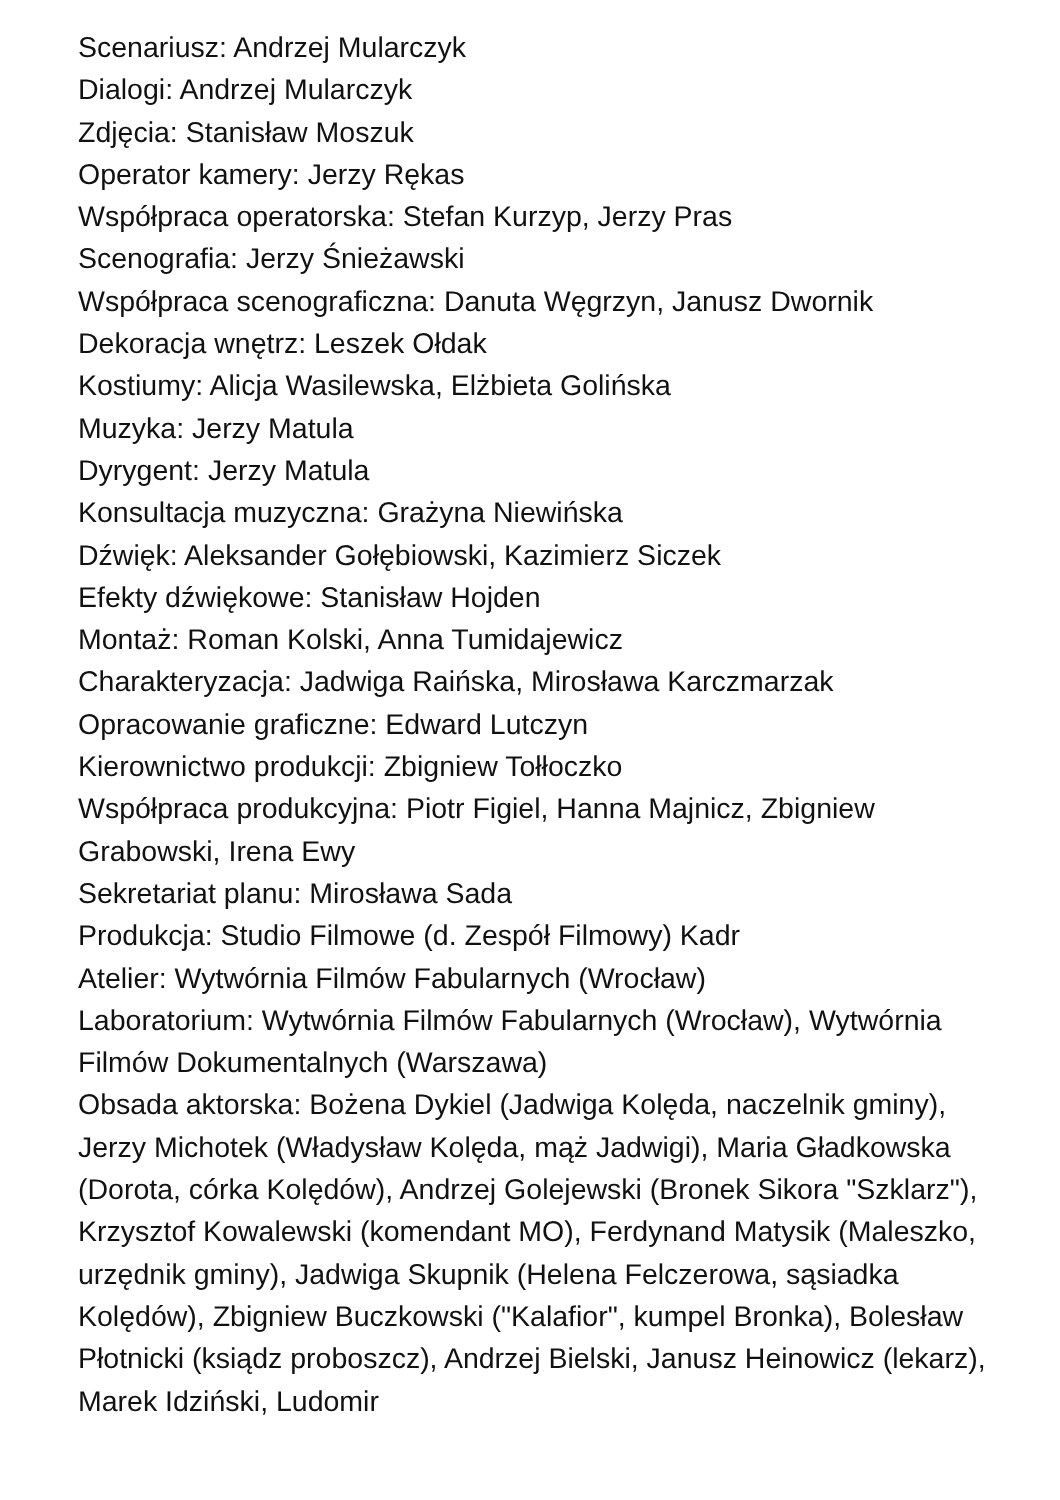Scenariusz: Andrzej Mularczyk
Dialogi: Andrzej Mularczyk
Zdjęcia: Stanisław Moszuk
Operator kamery: Jerzy Rękas
Współpraca operatorska: Stefan Kurzyp, Jerzy Pras
Scenografia: Jerzy Śnieżawski
Współpraca scenograficzna: Danuta Węgrzyn, Janusz Dwornik
Dekoracja wnętrz: Leszek Ołdak
Kostiumy: Alicja Wasilewska, Elżbieta Golińska
Muzyka: Jerzy Matula
Dyrygent: Jerzy Matula
Konsultacja muzyczna: Grażyna Niewińska
Dźwięk: Aleksander Gołębiowski, Kazimierz Siczek
Efekty dźwiękowe: Stanisław Hojden
Montaż: Roman Kolski, Anna Tumidajewicz
Charakteryzacja: Jadwiga Raińska, Mirosława Karczmarzak
Opracowanie graficzne: Edward Lutczyn
Kierownictwo produkcji: Zbigniew Tołłoczko
Współpraca produkcyjna: Piotr Figiel, Hanna Majnicz, Zbigniew Grabowski, Irena Ewy
Sekretariat planu: Mirosława Sada
Produkcja: Studio Filmowe (d. Zespół Filmowy) Kadr
Atelier: Wytwórnia Filmów Fabularnych (Wrocław)
Laboratorium: Wytwórnia Filmów Fabularnych (Wrocław), Wytwórnia Filmów Dokumentalnych (Warszawa)
Obsada aktorska: Bożena Dykiel (Jadwiga Kolęda, naczelnik gminy), Jerzy Michotek (Władysław Kolęda, mąż Jadwigi), Maria Gładkowska (Dorota, córka Kolędów), Andrzej Golejewski (Bronek Sikora "Szklarz"), Krzysztof Kowalewski (komendant MO), Ferdynand Matysik (Maleszko, urzędnik gminy), Jadwiga Skupnik (Helena Felczerowa, sąsiadka Kolędów), Zbigniew Buczkowski ("Kalafior", kumpel Bronka), Bolesław Płotnicki (ksiądz proboszcz), Andrzej Bielski, Janusz Heinowicz (lekarz), Marek Idziński, Ludomir